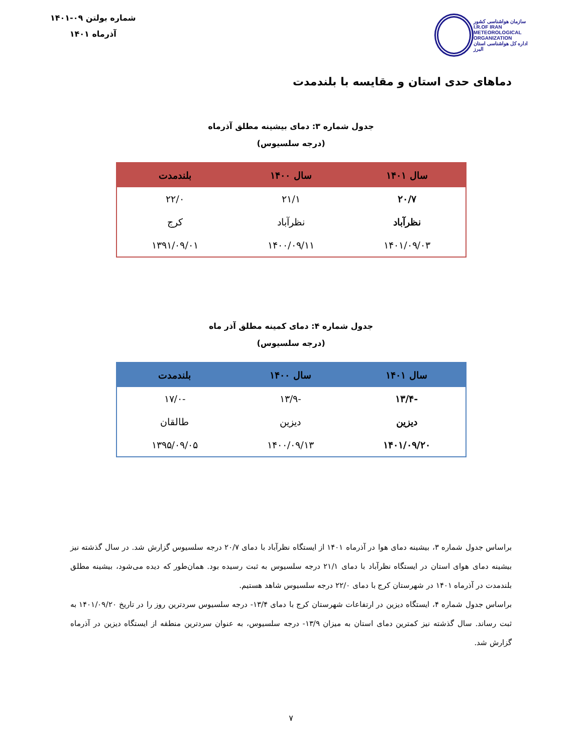سازمان هواشناسی کشور
I.R.OF IRAN
METEOROLOGICAL
ORGANIZATION
اداره کل هواشناسی استان البرز
شماره بولتن ۰۹-۱۴۰۱
آذرماه ۱۴۰۱
دماهای حدی استان و مقایسه با بلندمدت
جدول شماره ۳: دمای بیشینه مطلق آذرماه
(درجه سلسیوس)
| سال ۱۴۰۱ | سال ۱۴۰۰ | بلندمدت |
| --- | --- | --- |
| ۲۰/۷ | ۲۱/۱ | ۲۲/۰ |
| نظرآباد | نظرآباد | کرج |
| ۱۴۰۱/۰۹/۰۳ | ۱۴۰۰/۰۹/۱۱ | ۱۳۹۱/۰۹/۰۱ |
جدول شماره ۴: دمای کمینه مطلق آذر ماه
(درجه سلسیوس)
| سال ۱۴۰۱ | سال ۱۴۰۰ | بلندمدت |
| --- | --- | --- |
| -۱۳/۴ | -۱۳/۹ | -۱۷/۰ |
| دیزین | دیزین | طالقان |
| ۱۴۰۱/۰۹/۲۰ | ۱۴۰۰/۰۹/۱۳ | ۱۳۹۵/۰۹/۰۵ |
براساس جدول شماره ۳، بیشینه دمای هوا در آذرماه ۱۴۰۱ از ایستگاه نظرآباد با دمای ۲۰/۷ درجه سلسیوس گزارش شد. در سال گذشته نیز بیشینه دمای هوای استان در ایستگاه نظرآباد با دمای ۲۱/۱ درجه سلسیوس به ثبت رسیده بود. همان‌طور که دیده می‌شود، بیشینه مطلق بلندمدت در آذرماه ۱۴۰۱ در شهرستان کرج با دمای ۲۲/۰ درجه سلسیوس شاهد هستیم.
براساس جدول شماره ۴، ایستگاه دیزین در ارتفاعات شهرستان کرج با دمای ۱۳/۴- درجه سلسیوس سردترین روز را در تاریخ ۱۴۰۱/۰۹/۲۰ به ثبت رساند. سال گذشته نیز کمترین دمای استان به میزان ۱۳/۹- درجه سلسیوس، به عنوان سردترین منطقه از ایستگاه دیزین در آذرماه گزارش شد.
۷